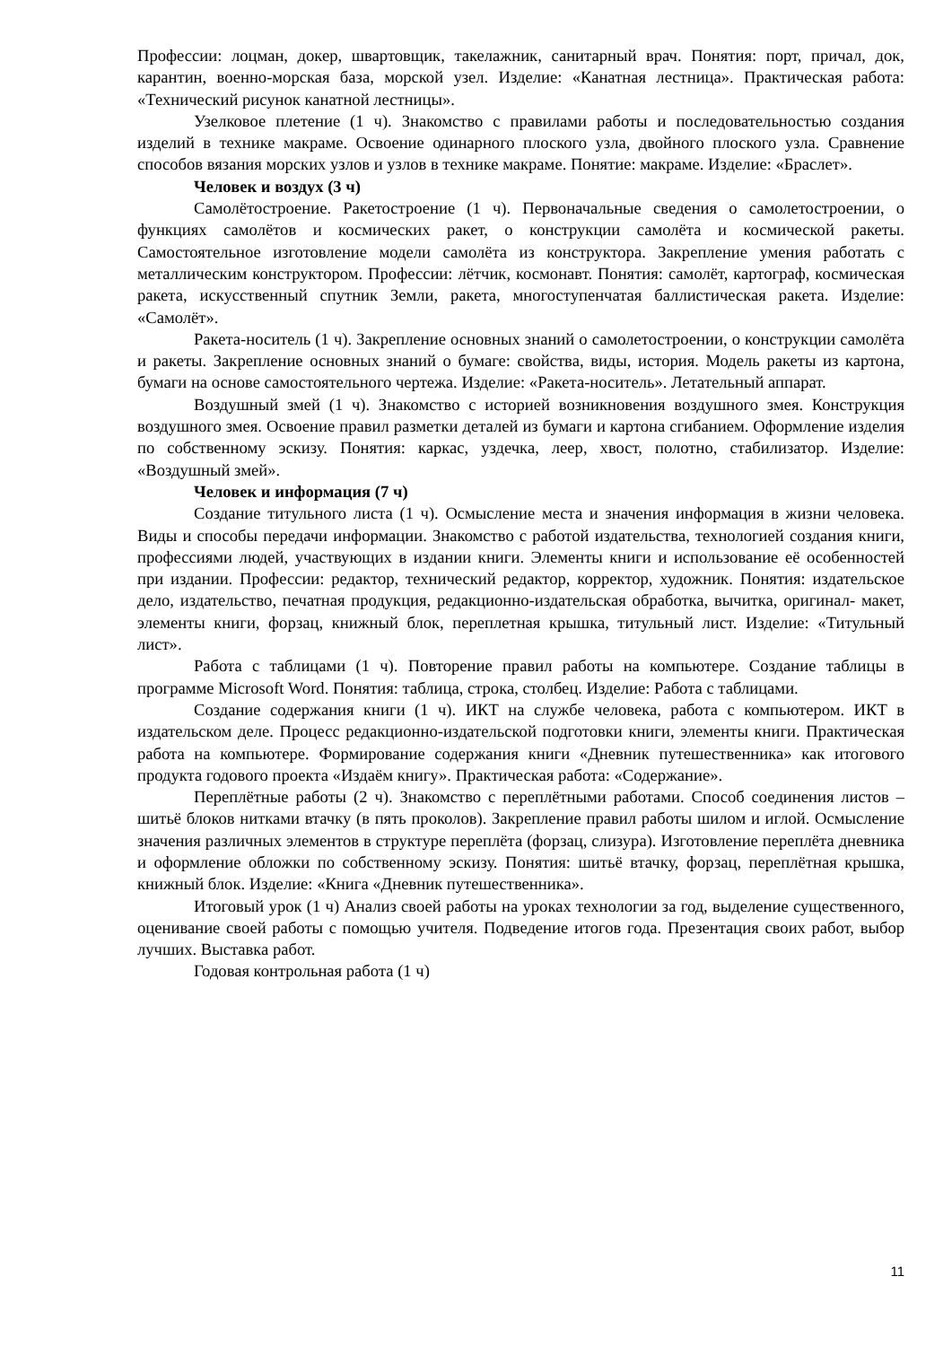Профессии: лоцман, докер, швартовщик, такелажник, санитарный врач. Понятия: порт, причал, док, карантин, военно-морская база, морской узел. Изделие: «Канатная лестница». Практическая работа: «Технический рисунок канатной лестницы».
Узелковое плетение (1 ч). Знакомство с правилами работы и последовательностью создания изделий в технике макраме. Освоение одинарного плоского узла, двойного плоского узла. Сравнение способов вязания морских узлов и узлов в технике макраме. Понятие: макраме. Изделие: «Браслет».
Человек и воздух (3 ч)
Самолётостроение. Ракетостроение (1 ч). Первоначальные сведения о самолетостроении, о функциях самолётов и космических ракет, о конструкции самолёта и космической ракеты. Самостоятельное изготовление модели самолёта из конструктора. Закрепление умения работать с металлическим конструктором. Профессии: лётчик, космонавт. Понятия: самолёт, картограф, космическая ракета, искусственный спутник Земли, ракета, многоступенчатая баллистическая ракета. Изделие: «Самолёт».
Ракета-носитель (1 ч). Закрепление основных знаний о самолетостроении, о конструкции самолёта и ракеты. Закрепление основных знаний о бумаге: свойства, виды, история. Модель ракеты из картона, бумаги на основе самостоятельного чертежа. Изделие: «Ракета-носитель». Летательный аппарат.
Воздушный змей (1 ч). Знакомство с историей возникновения воздушного змея. Конструкция воздушного змея. Освоение правил разметки деталей из бумаги и картона сгибанием. Оформление изделия по собственному эскизу. Понятия: каркас, уздечка, леер, хвост, полотно, стабилизатор. Изделие: «Воздушный змей».
Человек и информация (7 ч)
Создание титульного листа (1 ч). Осмысление места и значения информация в жизни человека. Виды и способы передачи информации. Знакомство с работой издательства, технологией создания книги, профессиями людей, участвующих в издании книги. Элементы книги и использование её особенностей при издании. Профессии: редактор, технический редактор, корректор, художник. Понятия: издательское дело, издательство, печатная продукция, редакционно-издательская обработка, вычитка, оригинал- макет, элементы книги, форзац, книжный блок, переплетная крышка, титульный лист. Изделие: «Титульный лист».
Работа с таблицами (1 ч). Повторение правил работы на компьютере. Создание таблицы в программе Microsoft Word. Понятия: таблица, строка, столбец. Изделие: Работа с таблицами.
Создание содержания книги (1 ч). ИКТ на службе человека, работа с компьютером. ИКТ в издательском деле. Процесс редакционно-издательской подготовки книги, элементы книги. Практическая работа на компьютере. Формирование содержания книги «Дневник путешественника» как итогового продукта годового проекта «Издаём книгу». Практическая работа: «Содержание».
Переплётные работы (2 ч). Знакомство с переплётными работами. Способ соединения листов – шитьё блоков нитками втачку (в пять проколов). Закрепление правил работы шилом и иглой. Осмысление значения различных элементов в структуре переплёта (форзац, слизура). Изготовление переплёта дневника и оформление обложки по собственному эскизу. Понятия: шитьё втачку, форзац, переплётная крышка, книжный блок. Изделие: «Книга «Дневник путешественника».
Итоговый урок (1 ч) Анализ своей работы на уроках технологии за год, выделение существенного, оценивание своей работы с помощью учителя. Подведение итогов года. Презентация своих работ, выбор лучших. Выставка работ.
Годовая контрольная работа (1 ч)
11